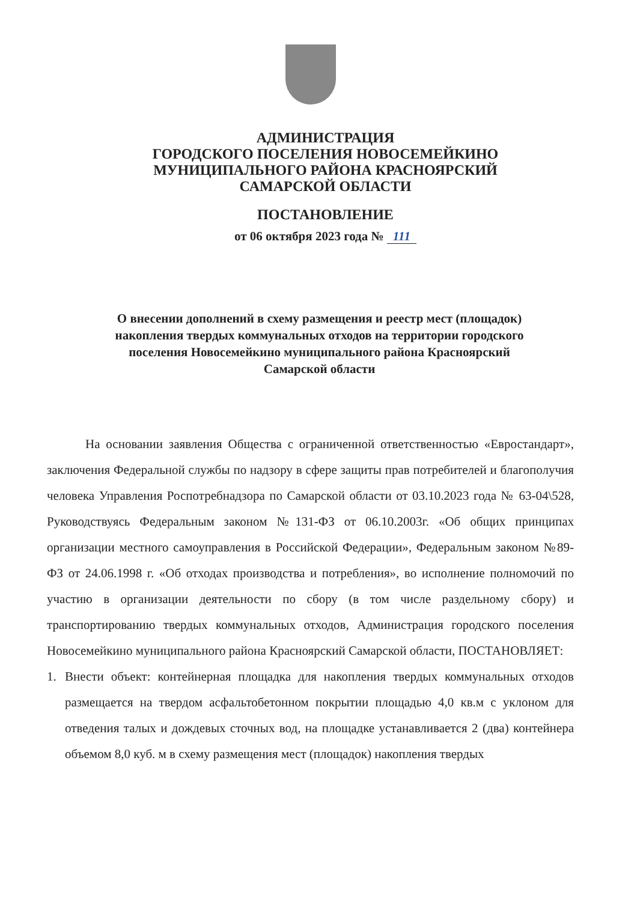АДМИНИСТРАЦИЯ
ГОРОДСКОГО ПОСЕЛЕНИЯ НОВОСЕМЕЙКИНО
МУНИЦИПАЛЬНОГО РАЙОНА КРАСНОЯРСКИЙ
САМАРСКОЙ ОБЛАСТИ
ПОСТАНОВЛЕНИЕ
от 06 октября 2023 года № 111
О внесении дополнений в схему размещения и реестр мест (площадок)
накопления твердых коммунальных отходов на территории городского
поселения Новосемейкино муниципального района Красноярский
Самарской области
На основании заявления Общества с ограниченной ответственностью «Евростандарт», заключения Федеральной службы по надзору в сфере защиты прав потребителей и благополучия человека Управления Роспотребнадзора по Самарской области от 03.10.2023 года № 63-04\528, Руководствуясь Федеральным законом №131-ФЗ от 06.10.2003г. «Об общих принципах организации местного самоуправления в Российской Федерации», Федеральным законом №89-ФЗ от 24.06.1998 г. «Об отходах производства и потребления», во исполнение полномочий по участию в организации деятельности по сбору (в том числе раздельному сбору) и транспортированию твердых коммунальных отходов, Администрация городского поселения Новосемейкино муниципального района Красноярский Самарской области, ПОСТАНОВЛЯЕТ:
1. Внести объект: контейнерная площадка для накопления твердых коммунальных отходов размещается на твердом асфальтобетонном покрытии площадью 4,0 кв.м с уклоном для отведения талых и дождевых сточных вод, на площадке устанавливается 2 (два) контейнера объемом 8,0 куб. м в схему размещения мест (площадок) накопления твердых